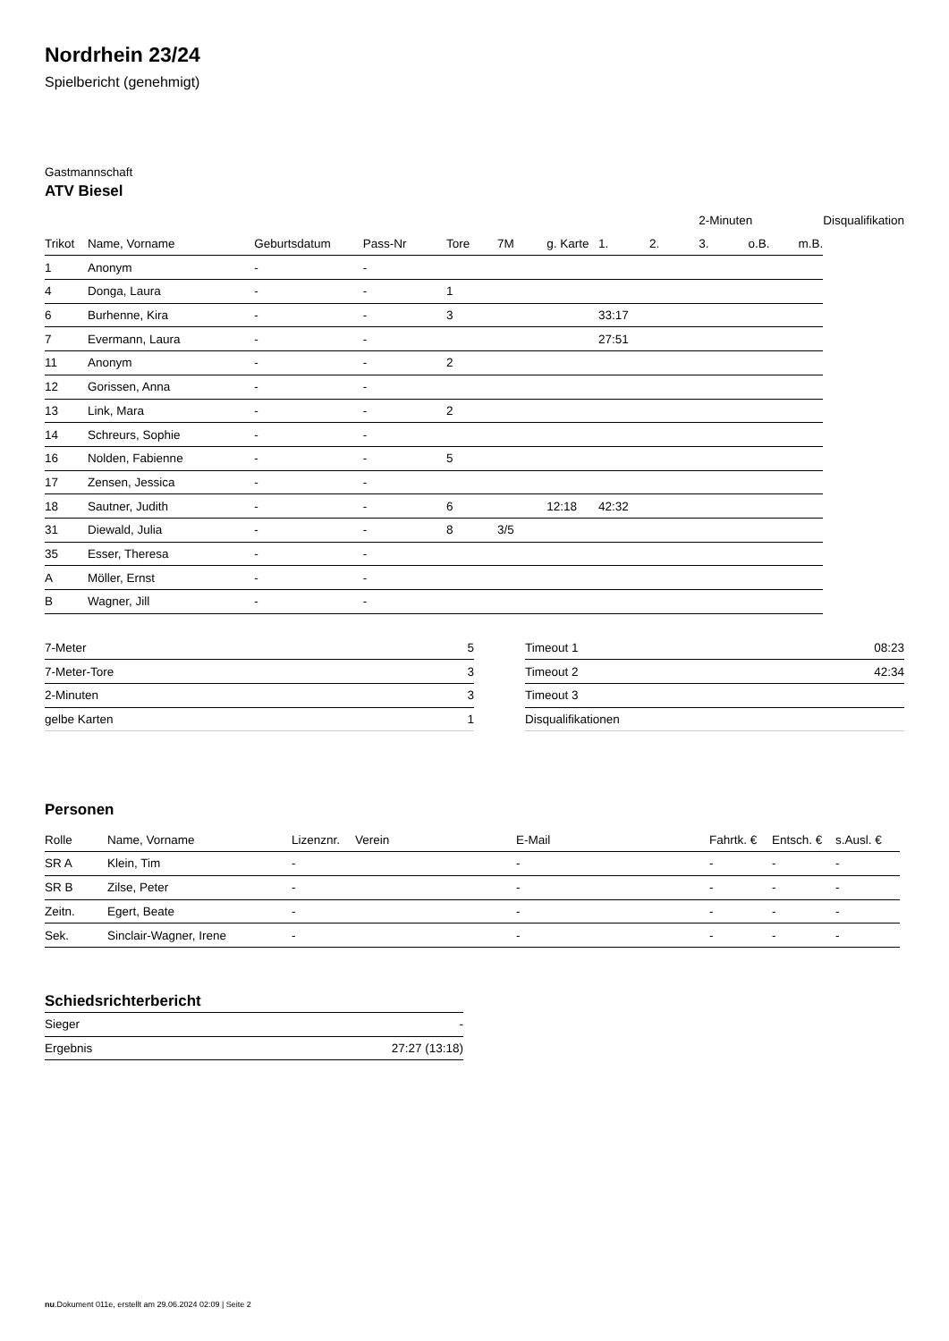Nordrhein 23/24
Spielbericht (genehmigt)
Gastmannschaft
ATV Biesel
| | | | | | | | | | 2-Minuten | | | Disqualifikation |
| --- | --- | --- | --- | --- | --- | --- | --- | --- | --- | --- | --- | --- |
| Trikot | Name, Vorname | Geburtsdatum | Pass-Nr | Tore | 7M | g. Karte | 1. | 2. | 3. | o.B. | m.B. | |
| 1 | Anonym | - | - | | | | | | | | | |
| 4 | Donga, Laura | - | - | 1 | | | | | | | | |
| 6 | Burhenne, Kira | - | - | 3 | | | 33:17 | | | | | |
| 7 | Evermann, Laura | - | - | | | | 27:51 | | | | | |
| 11 | Anonym | - | - | 2 | | | | | | | | |
| 12 | Gorissen, Anna | - | - | | | | | | | | | |
| 13 | Link, Mara | - | - | 2 | | | | | | | | |
| 14 | Schreurs, Sophie | - | - | | | | | | | | | |
| 16 | Nolden, Fabienne | - | - | 5 | | | | | | | | |
| 17 | Zensen, Jessica | - | - | | | | | | | | | |
| 18 | Sautner, Judith | - | - | 6 | | 12:18 | 42:32 | | | | | |
| 31 | Diewald, Julia | - | - | 8 | 3/5 | | | | | | | |
| 35 | Esser, Theresa | - | - | | | | | | | | | |
| A | Möller, Ernst | - | - | | | | | | | | | |
| B | Wagner, Jill | - | - | | | | | | | | | |
| 7-Meter | 5 |
| 7-Meter-Tore | 3 |
| 2-Minuten | 3 |
| gelbe Karten | 1 |
| Timeout 1 | 08:23 |
| Timeout 2 | 42:34 |
| Timeout 3 | |
| Disqualifikationen | |
Personen
| Rolle | Name, Vorname | Lizenznr. | Verein | E-Mail | Fahrtk. € | Entsch. € | s.Ausl. € |
| --- | --- | --- | --- | --- | --- | --- | --- |
| SR A | Klein, Tim | - | | - | - | - | - |
| SR B | Zilse, Peter | - | | - | - | - | - |
| Zeitn. | Egert, Beate | - | | - | - | - | - |
| Sek. | Sinclair-Wagner, Irene | - | | - | - | - | - |
Schiedsrichterbericht
| Sieger | - |
| Ergebnis | 27:27 (13:18) |
nu.Dokument 011e, erstellt am 29.06.2024 02:09 | Seite 2